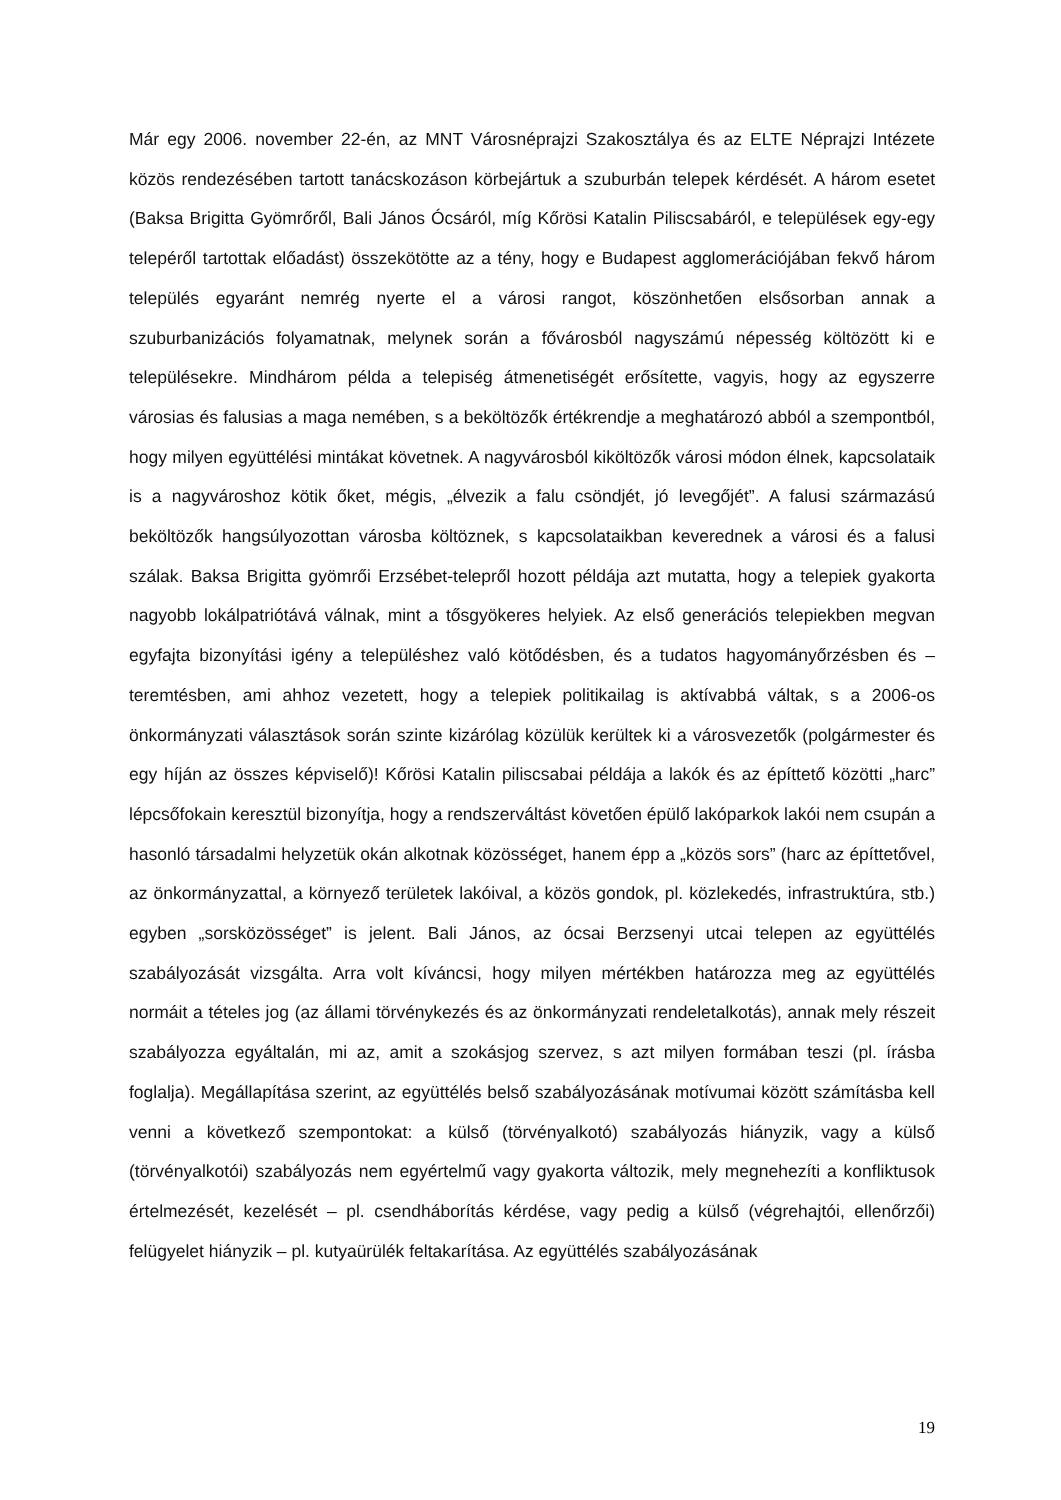Már egy 2006. november 22-én, az MNT Városnéprajzi Szakosztálya és az ELTE Néprajzi Intézete közös rendezésében tartott tanácskozáson körbejártuk a szuburbán telepek kérdését. A három esetet (Baksa Brigitta Gyömrőről, Bali János Ócsáról, míg Kőrösi Katalin Piliscsabáról, e települések egy-egy telepéről tartottak előadást) összekötötte az a tény, hogy e Budapest agglomerációjában fekvő három település egyaránt nemrég nyerte el a városi rangot, köszönhetően elsősorban annak a szuburbanizációs folyamatnak, melynek során a fővárosból nagyszámú népesség költözött ki e településekre. Mindhárom példa a telepiség átmenetiségét erősítette, vagyis, hogy az egyszerre városias és falusias a maga nemében, s a beköltözők értékrendje a meghatározó abból a szempontból, hogy milyen együttélési mintákat követnek. A nagyvárosból kiköltözők városi módon élnek, kapcsolataik is a nagyvároshoz kötik őket, mégis, „élvezik a falu csöndjét, jó levegőjét”. A falusi származású beköltözők hangsúlyozottan városba költöznek, s kapcsolataikban keverednek a városi és a falusi szálak. Baksa Brigitta gyömrői Erzsébet-telepről hozott példája azt mutatta, hogy a telepiek gyakorta nagyobb lokálpatriótává válnak, mint a tősgyökeres helyiek. Az első generációs telepiekben megvan egyfajta bizonyítási igény a településhez való kötődésben, és a tudatos hagyományőrzésben és –teremtésben, ami ahhoz vezetett, hogy a telepiek politikailag is aktívabbá váltak, s a 2006-os önkormányzati választások során szinte kizárólag közülük kerültek ki a városvezetők (polgármester és egy híján az összes képviselő)! Kőrösi Katalin piliscsabai példája a lakók és az építtető közötti „harc” lépcsőfokain keresztül bizonyítja, hogy a rendszerváltást követően épülő lakóparkok lakói nem csupán a hasonló társadalmi helyzetük okán alkotnak közösséget, hanem épp a „közös sors” (harc az építtetővel, az önkormányzattal, a környező területek lakóival, a közös gondok, pl. közlekedés, infrastruktúra, stb.) egyben „sorsközösséget” is jelent. Bali János, az ócsai Berzsenyi utcai telepen az együttélés szabályozását vizsgálta. Arra volt kíváncsi, hogy milyen mértékben határozza meg az együttélés normáit a tételes jog (az állami törvénykezés és az önkormányzati rendeletalkotás), annak mely részeit szabályozza egyáltalán, mi az, amit a szokásjog szervez, s azt milyen formában teszi (pl. írásba foglalja). Megállapítása szerint, az együttélés belső szabályozásának motívumai között számításba kell venni a következő szempontokat: a külső (törvényalkotó) szabályozás hiányzik, vagy a külső (törvényalkotói) szabályozás nem egyértelmű vagy gyakorta változik, mely megnehezíti a konfliktusok értelmezését, kezelését – pl. csendháborítás kérdése, vagy pedig a külső (végrehajtói, ellenőrzői) felügyelet hiányzik – pl. kutyaürülék feltakarítása. Az együttélés szabályozásának
19